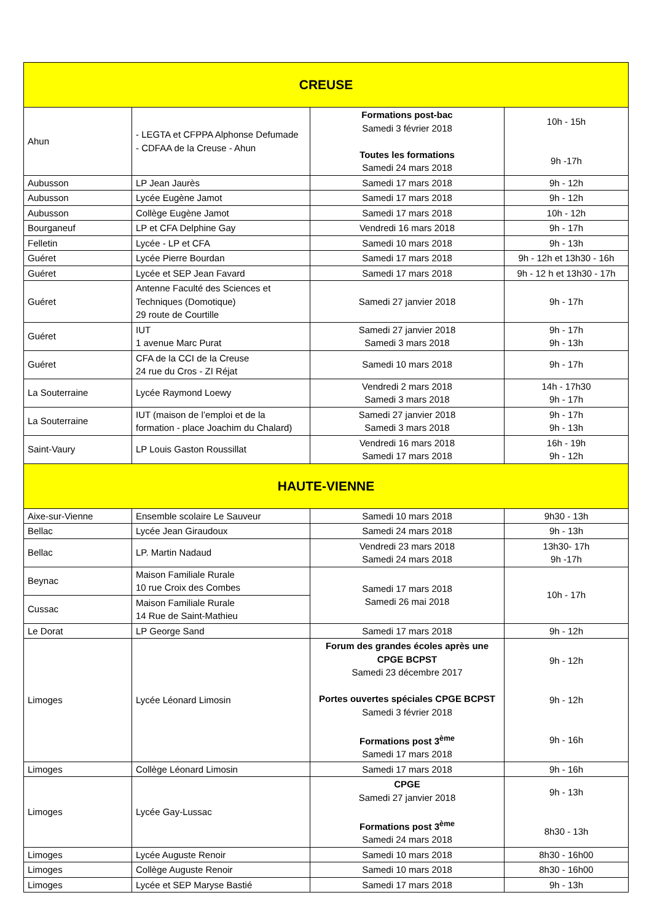| CREUSE | | | |
| Ahun | - LEGTA et CFPPA Alphonse Defumade - CDFAA de la Creuse - Ahun | Formations post-bac Samedi 3 février 2018 Toutes les formations Samedi 24 mars 2018 | 10h - 15h 9h -17h |
| Aubusson | LP Jean Jaurès | Samedi 17 mars 2018 | 9h - 12h |
| Aubusson | Lycée Eugène Jamot | Samedi 17 mars 2018 | 9h - 12h |
| Aubusson | Collège Eugène Jamot | Samedi 17 mars 2018 | 10h - 12h |
| Bourganeuf | LP et CFA Delphine Gay | Vendredi 16 mars 2018 | 9h - 17h |
| Felletin | Lycée - LP et CFA | Samedi 10 mars 2018 | 9h - 13h |
| Guéret | Lycée Pierre Bourdan | Samedi 17 mars 2018 | 9h - 12h et 13h30 - 16h |
| Guéret | Lycée et SEP Jean Favard | Samedi 17 mars 2018 | 9h - 12 h et 13h30 - 17h |
| Guéret | Antenne Faculté des Sciences et Techniques (Domotique) 29 route de Courtille | Samedi 27 janvier 2018 | 9h - 17h |
| Guéret | IUT 1 avenue Marc Purat | Samedi 27 janvier 2018 Samedi 3 mars 2018 | 9h - 17h 9h - 13h |
| Guéret | CFA de la CCI de la Creuse 24 rue du Cros - ZI Réjat | Samedi 10 mars 2018 | 9h - 17h |
| La Souterraine | Lycée Raymond Loewy | Vendredi 2 mars 2018 Samedi 3 mars 2018 | 14h - 17h30 9h - 17h |
| La Souterraine | IUT (maison de l’emploi et de la formation - place Joachim du Chalard) | Samedi 27 janvier 2018 Samedi 3 mars 2018 | 9h - 17h 9h - 13h |
| Saint-Vaury | LP Louis Gaston Roussillat | Vendredi 16 mars 2018 Samedi 17 mars 2018 | 16h - 19h 9h - 12h |
| HAUTE-VIENNE | | | |
| Aixe-sur-Vienne | Ensemble scolaire Le Sauveur | Samedi 10 mars 2018 | 9h30 - 13h |
| Bellac | Lycée Jean Giraudoux | Samedi 24 mars 2018 | 9h - 13h |
| Bellac | LP. Martin Nadaud | Vendredi 23 mars 2018 Samedi 24 mars 2018 | 13h30- 17h 9h -17h |
| Beynac | Maison Familiale Rurale 10 rue Croix des Combes | Samedi 17 mars 2018 Samedi 26 mai 2018 | 10h - 17h |
| Cussac | Maison Familiale Rurale 14 Rue de Saint-Mathieu | | |
| Le Dorat | LP George Sand | Samedi 17 mars 2018 | 9h - 12h |
| Limoges | Lycée Léonard Limosin | Forum des grandes écoles après une CPGE BCPST Samedi 23 décembre 2017 Portes ouvertes spéciales CPGE BCPST Samedi 3 février 2018 Formations post 3<sup>ème</sup> Samedi 17 mars 2018 | 9h - 12h 9h - 12h 9h - 16h |
| Limoges | Collège Léonard Limosin | Samedi 17 mars 2018 | 9h - 16h |
| Limoges | Lycée Gay-Lussac | CPGE Samedi 27 janvier 2018 Formations post 3<sup>ème</sup> Samedi 24 mars 2018 | 9h - 13h 8h30 - 13h |
| Limoges | Lycée Auguste Renoir | Samedi 10 mars 2018 | 8h30 - 16h00 |
| Limoges | Collège Auguste Renoir | Samedi 10 mars 2018 | 8h30 - 16h00 |
| Limoges | Lycée et SEP Maryse Bastié | Samedi 17 mars 2018 | 9h - 13h |